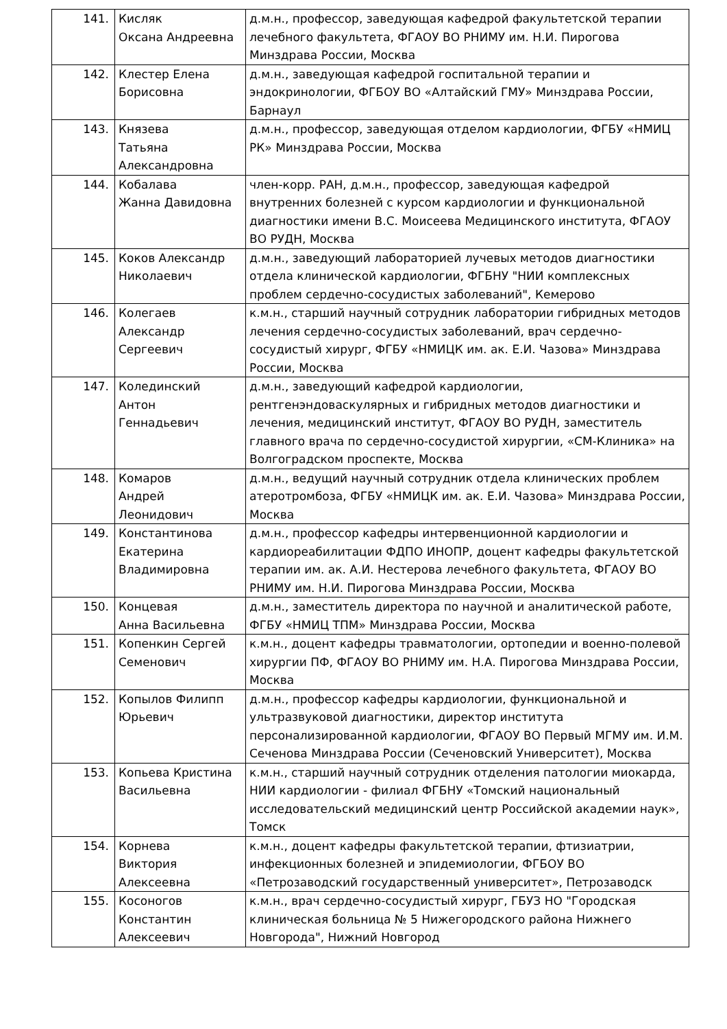| 141. | Кисляк Оксана Андреевна | д.м.н., профессор, заведующая кафедрой факультетской терапии лечебного факультета, ФГАОУ ВО РНИМУ им. Н.И. Пирогова Минздрава России, Москва |
| 142. | Клестер Елена Борисовна | д.м.н., заведующая кафедрой госпитальной терапии и эндокринологии, ФГБОУ ВО «Алтайский ГМУ» Минздрава России, Барнаул |
| 143. | Князева Татьяна Александровна | д.м.н., профессор, заведующая отделом кардиологии, ФГБУ «НМИЦ РК» Минздрава России, Москва |
| 144. | Кобалава Жанна Давидовна | член-корр. РАН, д.м.н., профессор, заведующая кафедрой внутренних болезней с курсом кардиологии и функциональной диагностики имени В.С. Моисеева Медицинского института, ФГАОУ ВО РУДН, Москва |
| 145. | Коков Александр Николаевич | д.м.н., заведующий лабораторией лучевых методов диагностики отдела клинической кардиологии, ФГБНУ "НИИ комплексных проблем сердечно-сосудистых заболеваний", Кемерово |
| 146. | Колегаев Александр Сергеевич | к.м.н., старший научный сотрудник лаборатории гибридных методов лечения сердечно-сосудистых заболеваний, врач сердечно-сосудистый хирург, ФГБУ «НМИЦК им. ак. Е.И. Чазова» Минздрава России, Москва |
| 147. | Колединский Антон Геннадьевич | д.м.н., заведующий кафедрой кардиологии, рентгенэндоваскулярных и гибридных методов диагностики и лечения, медицинский институт, ФГАОУ ВО РУДН, заместитель главного врача по сердечно-сосудистой хирургии, «СМ-Клиника» на Волгоградском проспекте, Москва |
| 148. | Комаров Андрей Леонидович | д.м.н., ведущий научный сотрудник отдела клинических проблем атеротромбоза, ФГБУ «НМИЦК им. ак. Е.И. Чазова» Минздрава России, Москва |
| 149. | Константинова Екатерина Владимировна | д.м.н., профессор кафедры интервенционной кардиологии и кардиореабилитации ФДПО ИНОПР, доцент кафедры факультетской терапии им. ак. А.И. Нестерова лечебного факультета, ФГАОУ ВО РНИМУ им. Н.И. Пирогова Минздрава России, Москва |
| 150. | Концевая Анна Васильевна | д.м.н., заместитель директора по научной и аналитической работе, ФГБУ «НМИЦ ТПМ» Минздрава России, Москва |
| 151. | Копенкин Сергей Семенович | к.м.н., доцент кафедры травматологии, ортопедии и военно-полевой хирургии ПФ, ФГАОУ ВО РНИМУ им. Н.А. Пирогова Минздрава России, Москва |
| 152. | Копылов Филипп Юрьевич | д.м.н., профессор кафедры кардиологии, функциональной и ультразвуковой диагностики, директор института персонализированной кардиологии, ФГАОУ ВО Первый МГМУ им. И.М. Сеченова Минздрава России (Сеченовский Университет), Москва |
| 153. | Копьева Кристина Васильевна | к.м.н., старший научный сотрудник отделения патологии миокарда, НИИ кардиологии - филиал ФГБНУ «Томский национальный исследовательский медицинский центр Российской академии наук», Томск |
| 154. | Корнева Виктория Алексеевна | к.м.н., доцент кафедры факультетской терапии, фтизиатрии, инфекционных болезней и эпидемиологии, ФГБОУ ВО «Петрозаводский государственный университет», Петрозаводск |
| 155. | Косоногов Константин Алексеевич | к.м.н., врач сердечно-сосудистый хирург, ГБУЗ НО "Городская клиническая больница № 5 Нижегородского района Нижнего Новгорода", Нижний Новгород |